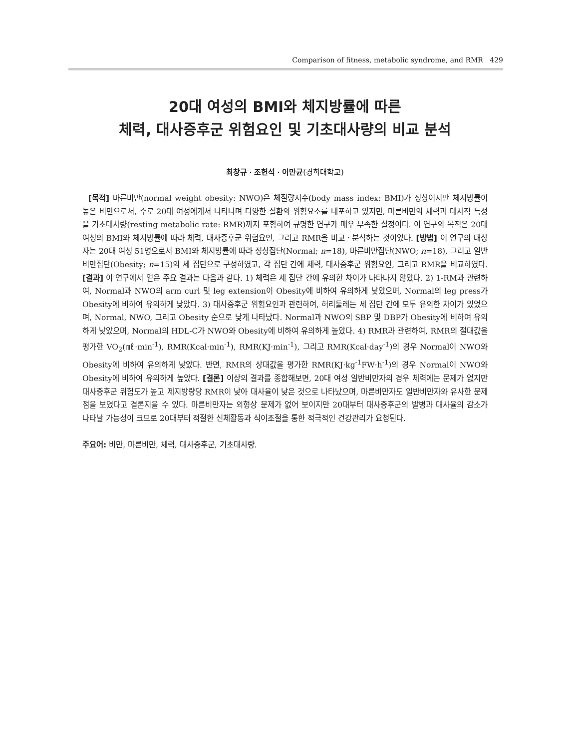Comparison of fitness, metabolic syndrome, and RMR 429
20대 여성의 BMI와 체지방률에 따른
체력, 대사증후군 위험요인 및 기초대사량의 비교 분석
최창규ㆍ조헌석ㆍ이만균(경희대학교)
[목적] 마른비만(normal weight obesity: NWO)은 체질량지수(body mass index: BMI)가 정상이지만 체지방률이 높은 비만으로서, 주로 20대 여성에게서 나타나며 다양한 질환의 위험요소를 내포하고 있지만, 마른비만의 체력과 대사적 특성을 기초대사량(resting metabolic rate: RMR)까지 포함하여 규명한 연구가 매우 부족한 실정이다. 이 연구의 목적은 20대 여성의 BMI와 체지방률에 따라 체력, 대사증후군 위험요인, 그리고 RMR을 비교ㆍ분석하는 것이었다. [방법] 이 연구의 대상자는 20대 여성 51명으로서 BMI와 체지방률에 따라 정상집단(Normal; n=18), 마른비만집단(NWO; n=18), 그리고 일반비만집단(Obesity; n=15)의 세 집단으로 구성하였고, 각 집단 간에 체력, 대사증후군 위험요인, 그리고 RMR을 비교하였다. [결과] 이 연구에서 얻은 주요 결과는 다음과 같다. 1) 체력은 세 집단 간에 유의한 차이가 나타나지 않았다. 2) 1-RM과 관련하여, Normal과 NWO의 arm curl 및 leg extension이 Obesity에 비하여 유의하게 낮았으며, Normal의 leg press가 Obesity에 비하여 유의하게 낮았다. 3) 대사증후군 위험요인과 관련하여, 허리둘레는 세 집단 간에 모두 유의한 차이가 있었으며, Normal, NWO, 그리고 Obesity 순으로 낮게 나타났다. Normal과 NWO의 SBP 및 DBP가 Obesity에 비하여 유의하게 낮았으며, Normal의 HDL-C가 NWO와 Obesity에 비하여 유의하게 높았다. 4) RMR과 관련하여, RMR의 절대값을 평가한 VO<sub>2</sub>(㎖·min<sup>-1</sup>), RMR(Kcal·min<sup>-1</sup>), RMR(KJ·min<sup>-1</sup>), 그리고 RMR(Kcal·day<sup>-1</sup>)의 경우 Normal이 NWO와 Obesity에 비하여 유의하게 낮았다. 반면, RMR의 상대값을 평가한 RMR(KJ·kg<sup>-1</sup>FW·h<sup>-1</sup>)의 경우 Normal이 NWO와 Obesity에 비하여 유의하게 높았다. [결론] 이상의 결과를 종합해보면, 20대 여성 일반비만자의 경우 체력에는 문제가 없지만 대사증후군 위험도가 높고 제지방량당 RMR이 낮아 대사율이 낮은 것으로 나타났으며, 마른비만자도 일반비만자와 유사한 문제점을 보였다고 결론지을 수 있다. 마른비만자는 외형상 문제가 없어 보이지만 20대부터 대사증후군의 발병과 대사율의 감소가 나타날 가능성이 크므로 20대부터 적절한 신체활동과 식이조절을 통한 적극적인 건강관리가 요청된다.
주요어: 비만, 마른비만, 체력, 대사증후군, 기초대사량.